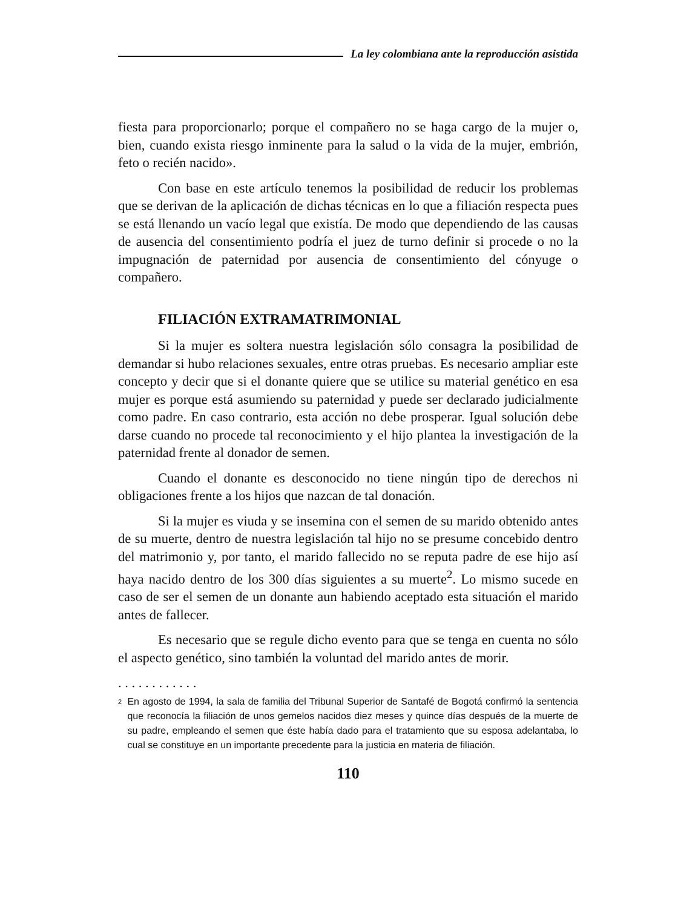La ley colombiana ante la reproducción asistida
fiesta para proporcionarlo; porque el compañero no se haga cargo de la mujer o, bien, cuando exista riesgo inminente para la salud o la vida de la mujer, embrión, feto o recién nacido».
Con base en este artículo tenemos la posibilidad de reducir los problemas que se derivan de la aplicación de dichas técnicas en lo que a filiación respecta pues se está llenando un vacío legal que existía. De modo que dependiendo de las causas de ausencia del consentimiento podría el juez de turno definir si procede o no la impugnación de paternidad por ausencia de consentimiento del cónyuge o compañero.
FILIACIÓN EXTRAMATRIMONIAL
Si la mujer es soltera nuestra legislación sólo consagra la posibilidad de demandar si hubo relaciones sexuales, entre otras pruebas. Es necesario ampliar este concepto y decir que si el donante quiere que se utilice su material genético en esa mujer es porque está asumiendo su paternidad y puede ser declarado judicialmente como padre. En caso contrario, esta acción no debe prosperar. Igual solución debe darse cuando no procede tal reconocimiento y el hijo plantea la investigación de la paternidad frente al donador de semen.
Cuando el donante es desconocido no tiene ningún tipo de derechos ni obligaciones frente a los hijos que nazcan de tal donación.
Si la mujer es viuda y se insemina con el semen de su marido obtenido antes de su muerte, dentro de nuestra legislación tal hijo no se presume concebido dentro del matrimonio y, por tanto, el marido fallecido no se reputa padre de ese hijo así haya nacido dentro de los 300 días siguientes a su muerte<sup>2</sup>. Lo mismo sucede en caso de ser el semen de un donante aun habiendo aceptado esta situación el marido antes de fallecer.
Es necesario que se regule dicho evento para que se tenga en cuenta no sólo el aspecto genético, sino también la voluntad del marido antes de morir.
. . . . . . . . . . . .
2
En agosto de 1994, la sala de familia del Tribunal Superior de Santafé de Bogotá confirmó la sentencia que reconocía la filiación de unos gemelos nacidos diez meses y quince días después de la muerte de su padre, empleando el semen que éste había dado para el tratamiento que su esposa adelantaba, lo cual se constituye en un importante precedente para la justicia en materia de filiación.
110